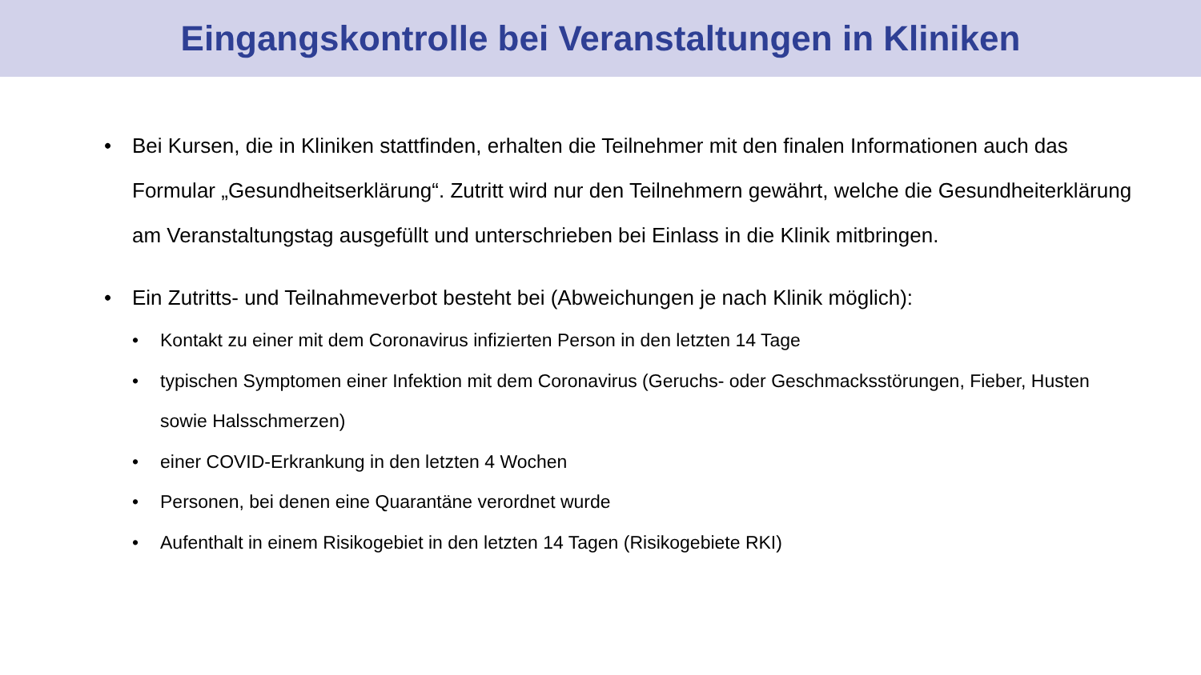Eingangskontrolle bei Veranstaltungen in Kliniken
• Bei Kursen, die in Kliniken stattfinden, erhalten die Teilnehmer mit den finalen Informationen auch das Formular „Gesundheitserklärung“. Zutritt wird nur den Teilnehmern gewährt, welche die Gesundheiterklärung am Veranstaltungstag ausgefüllt und unterschrieben bei Einlass in die Klinik mitbringen.
• Ein Zutritts- und Teilnahmeverbot besteht bei (Abweichungen je nach Klinik möglich):
• Kontakt zu einer mit dem Coronavirus infizierten Person in den letzten 14 Tage
• typischen Symptomen einer Infektion mit dem Coronavirus (Geruchs- oder Geschmacksstörungen, Fieber, Husten sowie Halsschmerzen)
• einer COVID-Erkrankung in den letzten 4 Wochen
• Personen, bei denen eine Quarantäne verordnet wurde
• Aufenthalt in einem Risikogebiet in den letzten 14 Tagen (Risikogebiete RKI)